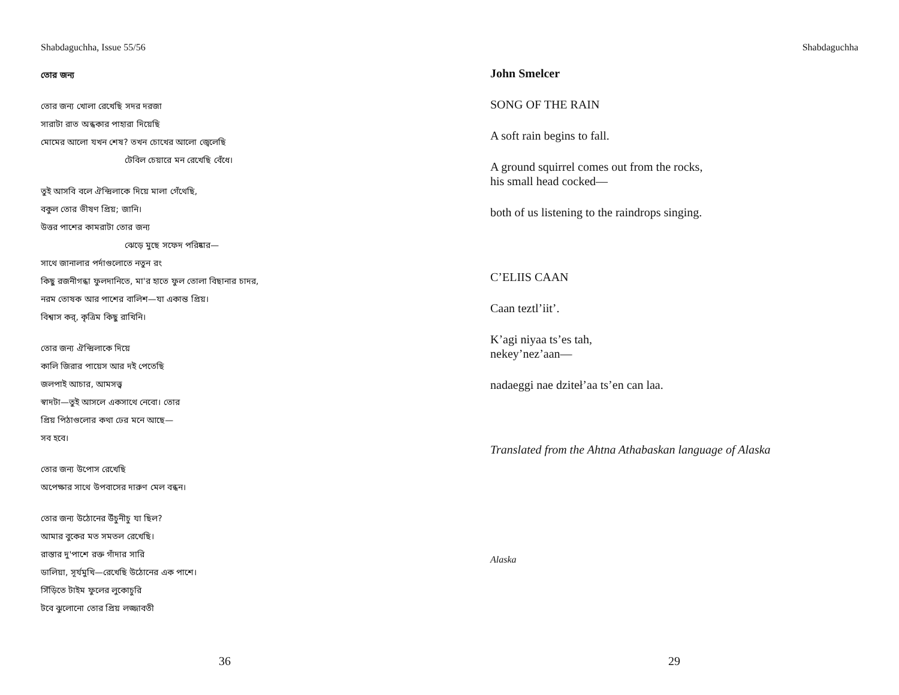Shabdaguchha, Issue 55/56
তোর জন্য
তোর জন্য খোলা রেখেছি সদর দরজা
সারাটা রাত অন্ধকার পাহারা দিয়েছি
মোমের আলো যখন শেষ? তখন চোখের আলো জ্বেলেছি
টেবিল চেয়ারে মন রেখেছি বেঁধে।
তুই আসবি বলে ঐন্দ্রিলাকে দিয়ে মালা গেঁথেছি,
বকুল তোর ভীষণ প্রিয়; জানি।
উত্তর পাশের কামরাটা তোর জন্য
ঝেড়ে মুছে সফেদ পরিষ্কার—
সাথে জানালার পর্দাগুলোতে নতুন রং
কিছু রজনীগন্ধা ফুলদানিতে, মা'র হাতে ফুল তোলা বিছানার চাদর,
নরম তোষক আর পাশের বালিশ—যা একান্ত প্রিয়।
বিশ্বাস কর্, কৃত্রিম কিছু রাখিনি।
তোর জন্য ঐন্দ্রিলাকে দিয়ে
কালি জিরার পায়েস আর দই পেতেছি
জলপাই আচার, আমসত্ত্ব
স্বাদটা—তুই আসলে একসাথে নেবো। তোর
প্রিয় পিঠাগুলোর কথা ঢের মনে আছে—
সব হবে।
তোর জন্য উপোস রেখেছি
অপেক্ষার সাথে উপবাসের দারুণ মেল বন্ধন।
তোর জন্য উঠোনের উঁচুনীচু যা ছিল?
আমার বুকের মত সমতল রেখেছি।
রাস্তার দু'পাশে রক্ত গাঁদার সারি
ডালিয়া, সূর্যমুখি—রেখেছি উঠোনের এক পাশে।
সিঁড়িতে টাইম ফুলের লুকোচুরি
টবে ঝুলোনো তোর প্রিয় লজ্জাবতী
36
Shabdaguchha
John Smelcer
SONG OF THE RAIN
A soft rain begins to fall.
A ground squirrel comes out from the rocks,
his small head cocked—
both of us listening to the raindrops singing.
C’ELIIS CAAN
Caan teztl’iit’.
K’agi niyaa ts’es tah,
nekey’nez’aan—
nadaeggi nae dziteł’aa ts’en can laa.
Translated from the Ahtna Athabaskan language of Alaska
Alaska
29